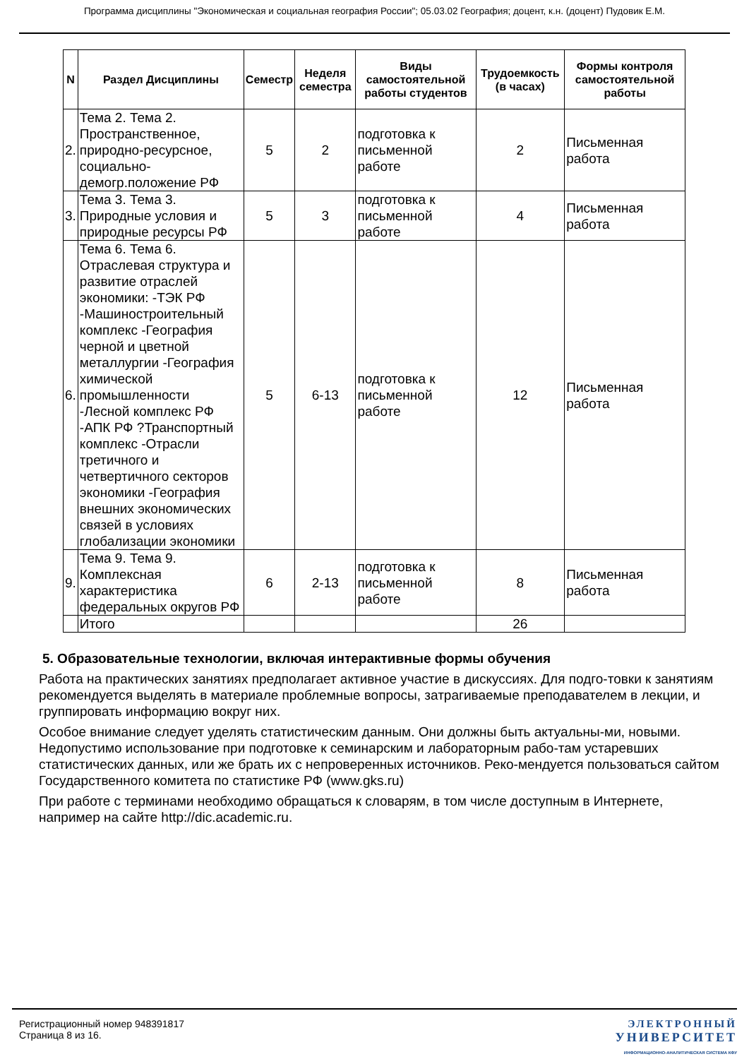Программа дисциплины "Экономическая и социальная география России"; 05.03.02 География; доцент, к.н. (доцент) Пудовик Е.М.
| N | Раздел Дисциплины | Семестр | Неделя семестра | Виды самостоятельной работы студентов | Трудоемкость (в часах) | Формы контроля самостоятельной работы |
| --- | --- | --- | --- | --- | --- | --- |
| 2. | Тема 2. Тема 2. Пространственное, природно-ресурсное, социально-демогр.положение РФ | 5 | 2 | подготовка к письменной работе | 2 | Письменная работа |
| 3. | Тема 3. Тема 3. Природные условия и природные ресурсы РФ | 5 | 3 | подготовка к письменной работе | 4 | Письменная работа |
| 6. | Тема 6. Тема 6. Отраслевая структура и развитие отраслей экономики: -ТЭК РФ -Машиностроительный комплекс -География черной и цветной металлургии -География химической промышленности -Лесной комплекс РФ -АПК РФ ?Транспортный комплекс -Отрасли третичного и четвертичного секторов экономики -География внешних экономических связей в условиях глобализации экономики | 5 | 6-13 | подготовка к письменной работе | 12 | Письменная работа |
| 9. | Тема 9. Тема 9. Комплексная характеристика федеральных округов РФ | 6 | 2-13 | подготовка к письменной работе | 8 | Письменная работа |
| | Итого | | | | 26 | |
5. Образовательные технологии, включая интерактивные формы обучения
Работа на практических занятиях предполагает активное участие в дискуссиях. Для подго-товки к занятиям рекомендуется выделять в материале проблемные вопросы, затрагиваемые преподавателем в лекции, и группировать информацию вокруг них.
Особое внимание следует уделять статистическим данным. Они должны быть актуальны-ми, новыми. Недопустимо использование при подготовке к семинарским и лабораторным рабо-там устаревших статистических данных, или же брать их с непроверенных источников. Реко-мендуется пользоваться сайтом Государственного комитета по статистике РФ (www.gks.ru)
При работе с терминами необходимо обращаться к словарям, в том числе доступным в Интернете, например на сайте http://dic.academic.ru.
Регистрационный номер 948391817
Страница 8 из 16.
ЭЛЕКТРОННЫЙ
УНИВЕРСИТЕТ
ИНФОРМАЦИОННО-АНАЛИТИЧЕСКАЯ СИСТЕМА КФУ